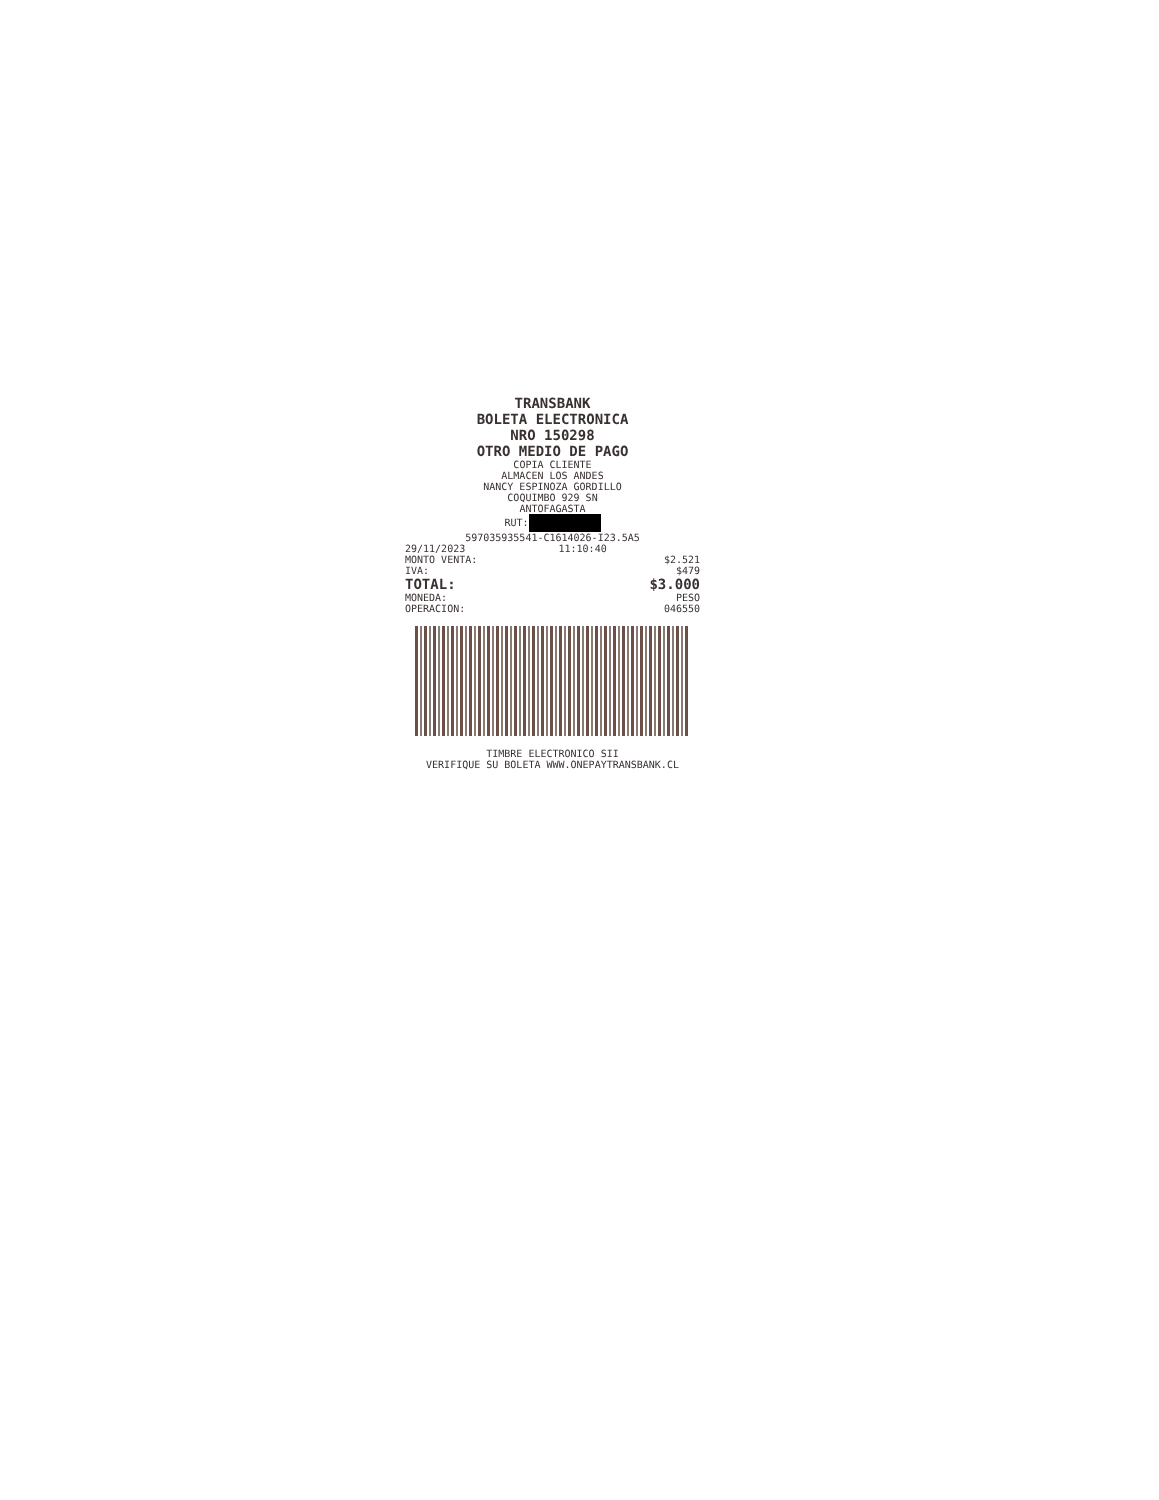TRANSBANK
BOLETA ELECTRONICA
NRO 150298
OTRO MEDIO DE PAGO
COPIA CLIENTE
ALMACEN LOS ANDES
NANCY ESPINOZA GORDILLO
COQUIMBO 929 SN
ANTOFAGASTA
RUT:
597035935541-C1614026-I23.5A5
29/11/2023 11:10:40
MONTO VENTA: $2.521
IVA: $479
TOTAL: $3.000
MONEDA: PESO
OPERACION: 046550
TIMBRE ELECTRONICO SII
VERIFIQUE SU BOLETA WWW.ONEPAYTRANSBANK.CL